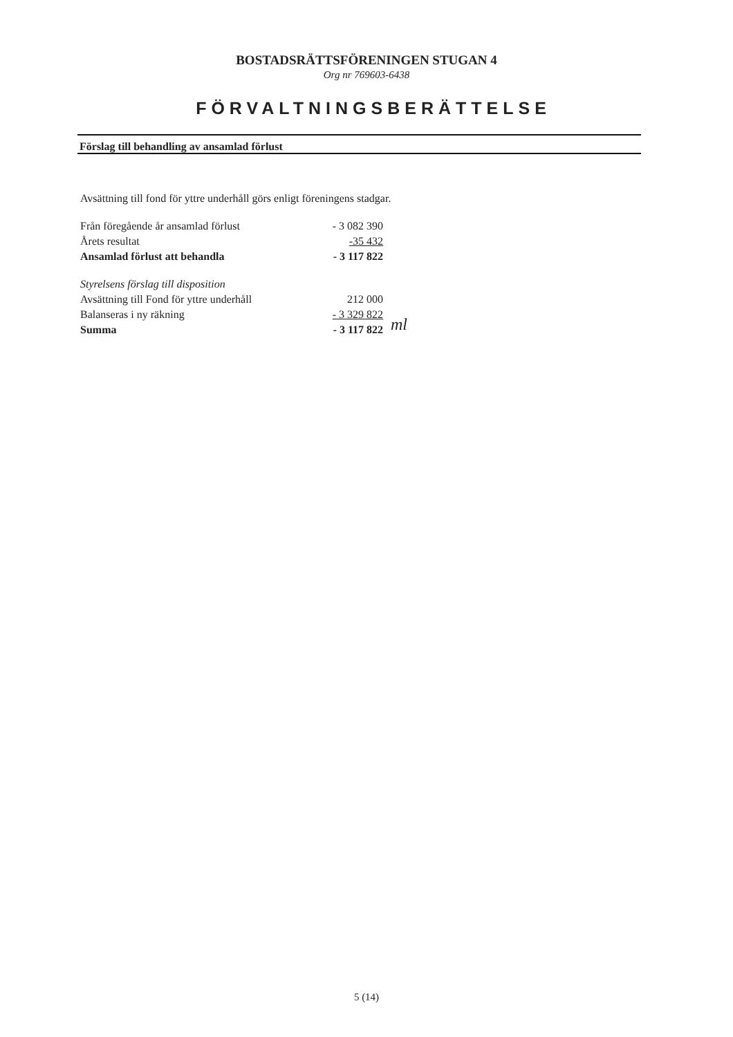BOSTADSRÄTTSFÖRENINGEN STUGAN 4
Org nr 769603-6438
FÖRVALTNINGSBERÄTTELSE
Förslag till behandling av ansamlad förlust
Avsättning till fond för yttre underhåll görs enligt föreningens stadgar.
| Från föregående år ansamlad förlust | - 3 082 390 |
| Årets resultat | -35 432 |
| Ansamlad förlust att behandla | - 3 117 822 |
| Styrelsens förslag till disposition | |
| Avsättning till Fond för yttre underhåll | 212 000 |
| Balanseras i ny räkning | - 3 329 822 |
| Summa | - 3 117 822 |
ml
5 (14)